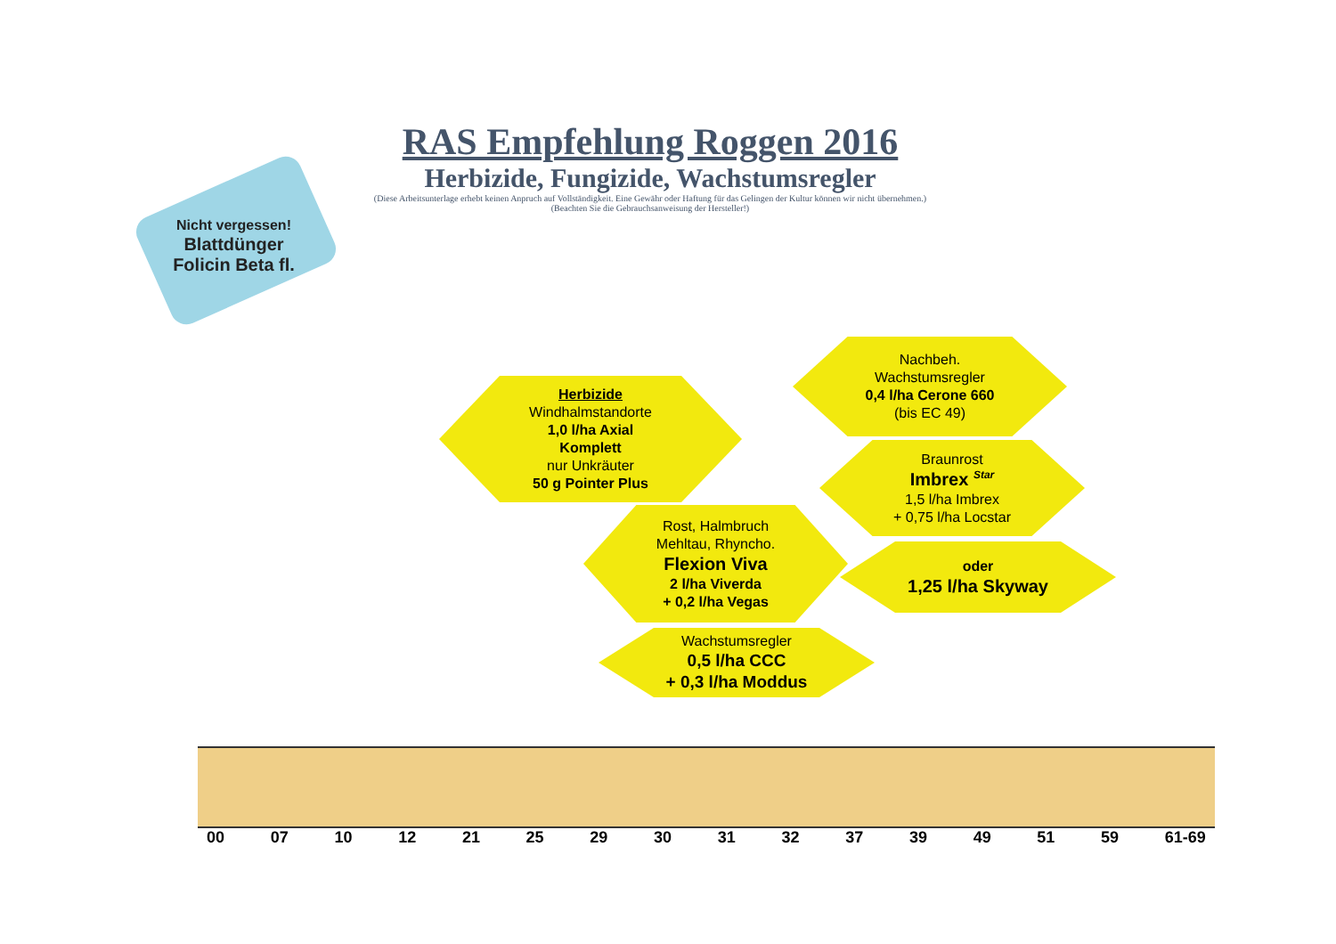RAS Empfehlung Roggen 2016
Herbizide, Fungizide, Wachstumsregler
(Diese Arbeitsunterlage erhebt keinen Anpruch auf Vollständigkeit. Eine Gewähr oder Haftung für das Gelingen der Kultur können wir nicht übernehmen.)
(Beachten Sie die Gebrauchsanweisung der Hersteller!)
Nicht vergessen!
Blattdünger
Folicin Beta fl.
Herbizide
Windhalmstandorte
1,0 l/ha Axial
Komplett
nur Unkräuter
50 g Pointer Plus
Nachbeh.
Wachstumsregler
0,4 l/ha Cerone 660
(bis EC 49)
Braunrost
Imbrex <sup>Star</sup>
1,5 l/ha Imbrex
+ 0,75 l/ha Locstar
Rost, Halmbruch
Mehltau, Rhyncho.
Flexion Viva
2 l/ha Viverda
+ 0,2 l/ha Vegas
oder
1,25 l/ha Skyway
Wachstumsregler
0,5 l/ha CCC
+ 0,3 l/ha Moddus
00 07 10 12 21 25 29 30 31 32 37 39 49 51 59 61-69